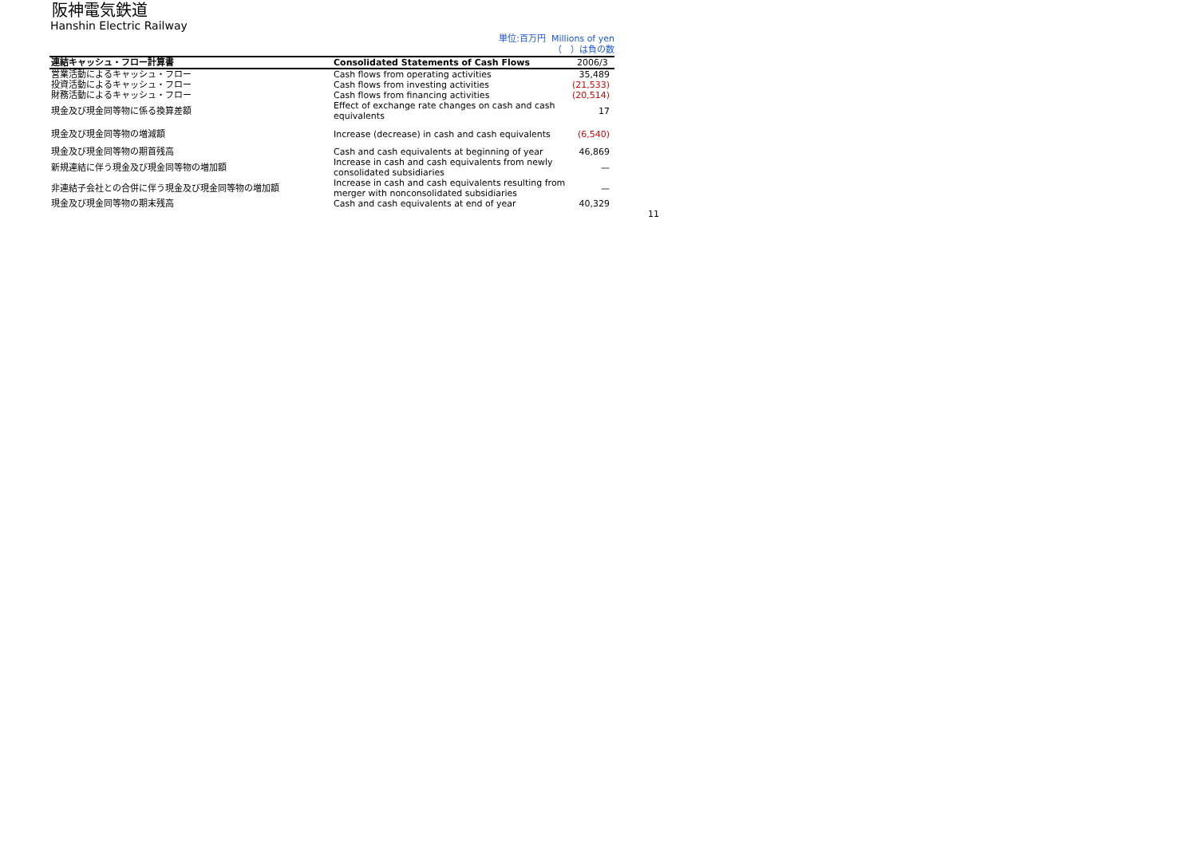阪神電気鉄道
Hanshin Electric Railway
単位:百万円 Millions of yen
（　）は負の数
| 連結キャッシュ・フロー計算書 | Consolidated Statements of Cash Flows | 2006/3 |
| --- | --- | --- |
| 営業活動によるキャッシュ・フロー | Cash flows from operating activities | 35,489 |
| 投資活動によるキャッシュ・フロー | Cash flows from investing activities | (21,533) |
| 財務活動によるキャッシュ・フロー | Cash flows from financing activities | (20,514) |
| 現金及び現金同等物に係る換算差額 | Effect of exchange rate changes on cash and cash equivalents | 17 |
| 現金及び現金同等物の増減額 | Increase (decrease) in cash and cash equivalents | (6,540) |
| 現金及び現金同等物の期首残高 | Cash and cash equivalents at beginning of year | 46,869 |
| 新規連結に伴う現金及び現金同等物の増加額 | Increase in cash and cash equivalents from newly consolidated subsidiaries | — |
| 非連結子会社との合併に伴う現金及び現金同等物の増加額 | Increase in cash and cash equivalents resulting from merger with nonconsolidated subsidiaries | — |
| 現金及び現金同等物の期末残高 | Cash and cash equivalents at end of year | 40,329 |
11